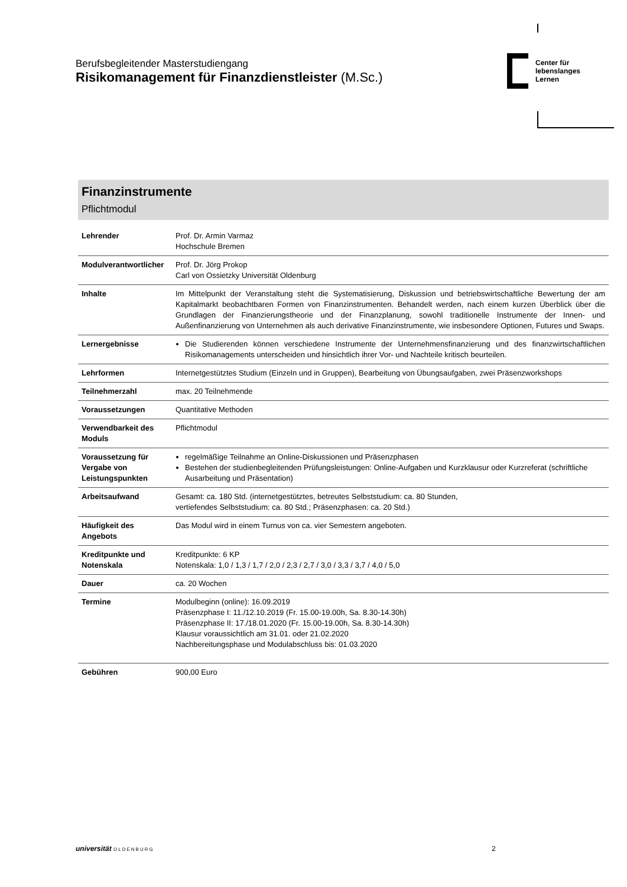Berufsbegleitender Masterstudiengang
Risikomanagement für Finanzdienstleister (M.Sc.)
Center für
lebenslanges
Lernen
Finanzinstrumente
Pflichtmodul
| Lehrender | Prof. Dr. Armin Varmaz Hochschule Bremen |
| Modulverantwortlicher | Prof. Dr. Jörg Prokop Carl von Ossietzky Universität Oldenburg |
| Inhalte | Im Mittelpunkt der Veranstaltung steht die Systematisierung, Diskussion und betriebswirtschaftliche Bewertung der am Kapitalmarkt beobachtbaren Formen von Finanzinstrumenten. Behandelt werden, nach einem kurzen Überblick über die Grundlagen der Finanzierungstheorie und der Finanzplanung, sowohl traditionelle Instrumente der Innen- und Außenfinanzierung von Unternehmen als auch derivative Finanzinstrumente, wie insbesondere Optionen, Futures und Swaps. |
| Lernergebnisse | Die Studierenden können verschiedene Instrumente der Unternehmensfinanzierung und des finanzwirtschaftlichen Risikomanagements unterscheiden und hinsichtlich ihrer Vor- und Nachteile kritisch beurteilen. |
| Lehrformen | Internetgestütztes Studium (Einzeln und in Gruppen), Bearbeitung von Übungsaufgaben, zwei Präsenzworkshops |
| Teilnehmerzahl | max. 20 Teilnehmende |
| Voraussetzungen | Quantitative Methoden |
| Verwendbarkeit des Moduls | Pflichtmodul |
| Voraussetzung für Vergabe von Leistungspunkten | regelmäßige Teilnahme an Online-Diskussionen und Präsenzphasen Bestehen der studienbegleitenden Prüfungsleistungen: Online-Aufgaben und Kurzklausur oder Kurzreferat (schriftliche Ausarbeitung und Präsentation) |
| Arbeitsaufwand | Gesamt: ca. 180 Std. (internetgestütztes, betreutes Selbststudium: ca. 80 Stunden, vertiefendes Selbststudium: ca. 80 Std.; Präsenzphasen: ca. 20 Std.) |
| Häufigkeit des Angebots | Das Modul wird in einem Turnus von ca. vier Semestern angeboten. |
| Kreditpunkte und Notenskala | Kreditpunkte: 6 KP Notenskala: 1,0 / 1,3 / 1,7 / 2,0 / 2,3 / 2,7 / 3,0 / 3,3 / 3,7 / 4,0 / 5,0 |
| Dauer | ca. 20 Wochen |
| Termine | Modulbeginn (online): 16.09.2019 Präsenzphase I: 11./12.10.2019 (Fr. 15.00-19.00h, Sa. 8.30-14.30h) Präsenzphase II: 17./18.01.2020 (Fr. 15.00-19.00h, Sa. 8.30-14.30h) Klausur voraussichtlich am 31.01. oder 21.02.2020 Nachbereitungsphase und Modulabschluss bis: 01.03.2020 |
| Gebühren | 900,00 Euro |
universität OLDENBURG 2